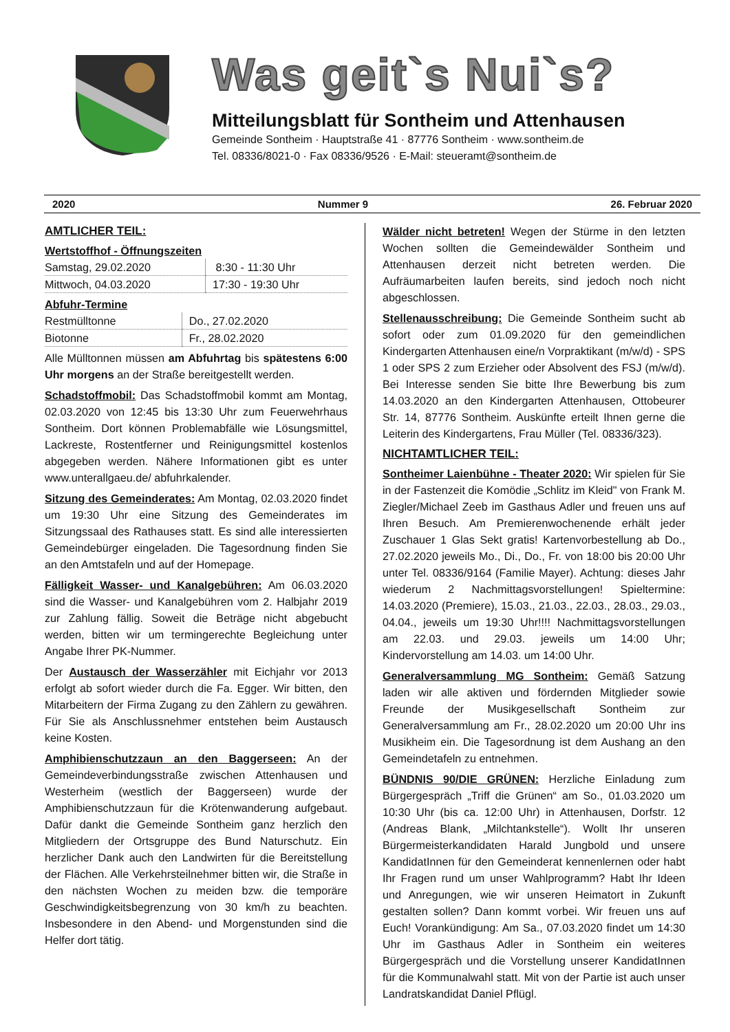Was geit`s Nui`s?
Mitteilungsblatt für Sontheim und Attenhausen
Gemeinde Sontheim · Hauptstraße 41 · 87776 Sontheim · www.sontheim.de
Tel. 08336/8021-0 · Fax 08336/9526 · E-Mail: steueramt@sontheim.de
2020 Nummer 9 26. Februar 2020
AMTLICHER TEIL:
Wertstoffhof - Öffnungszeiten
| Samstag, 29.02.2020 | 8:30 - 11:30 Uhr |
| Mittwoch, 04.03.2020 | 17:30 - 19:30 Uhr |
Abfuhr-Termine
| Restmülltonne | Do., 27.02.2020 |
| Biotonne | Fr., 28.02.2020 |
Alle Mülltonnen müssen am Abfuhrtag bis spätestens 6:00 Uhr morgens an der Straße bereitgestellt werden.
Schadstoffmobil: Das Schadstoffmobil kommt am Montag, 02.03.2020 von 12:45 bis 13:30 Uhr zum Feuerwehrhaus Sontheim. Dort können Problemabfälle wie Lösungsmittel, Lackreste, Rostentferner und Reinigungsmittel kostenlos abgegeben werden. Nähere Informationen gibt es unter www.unterallgaeu.de/ abfuhrkalender.
Sitzung des Gemeinderates: Am Montag, 02.03.2020 findet um 19:30 Uhr eine Sitzung des Gemeinderates im Sitzungssaal des Rathauses statt. Es sind alle interessierten Gemeindebürger eingeladen. Die Tagesordnung finden Sie an den Amtstafeln und auf der Homepage.
Fälligkeit Wasser- und Kanalgebühren: Am 06.03.2020 sind die Wasser- und Kanalgebühren vom 2. Halbjahr 2019 zur Zahlung fällig. Soweit die Beträge nicht abgebucht werden, bitten wir um termingerechte Begleichung unter Angabe Ihrer PK-Nummer.
Der Austausch der Wasserzähler mit Eichjahr vor 2013 erfolgt ab sofort wieder durch die Fa. Egger. Wir bitten, den Mitarbeitern der Firma Zugang zu den Zählern zu gewähren. Für Sie als Anschlussnehmer entstehen beim Austausch keine Kosten.
Amphibienschutzzaun an den Baggerseen: An der Gemeindeverbindungsstraße zwischen Attenhausen und Westerheim (westlich der Baggerseen) wurde der Amphibienschutzzaun für die Krötenwanderung aufgebaut. Dafür dankt die Gemeinde Sontheim ganz herzlich den Mitgliedern der Ortsgruppe des Bund Naturschutz. Ein herzlicher Dank auch den Landwirten für die Bereitstellung der Flächen. Alle Verkehrsteilnehmer bitten wir, die Straße in den nächsten Wochen zu meiden bzw. die temporäre Geschwindigkeitsbegrenzung von 30 km/h zu beachten. Insbesondere in den Abend- und Morgenstunden sind die Helfer dort tätig.
Wälder nicht betreten! Wegen der Stürme in den letzten Wochen sollten die Gemeindewälder Sontheim und Attenhausen derzeit nicht betreten werden. Die Aufräumarbeiten laufen bereits, sind jedoch noch nicht abgeschlossen.
Stellenausschreibung: Die Gemeinde Sontheim sucht ab sofort oder zum 01.09.2020 für den gemeindlichen Kindergarten Attenhausen eine/n Vorpraktikant (m/w/d) - SPS 1 oder SPS 2 zum Erzieher oder Absolvent des FSJ (m/w/d). Bei Interesse senden Sie bitte Ihre Bewerbung bis zum 14.03.2020 an den Kindergarten Attenhausen, Ottobeurer Str. 14, 87776 Sontheim. Auskünfte erteilt Ihnen gerne die Leiterin des Kindergartens, Frau Müller (Tel. 08336/323).
NICHTAMTLICHER TEIL:
Sontheimer Laienbühne - Theater 2020: Wir spielen für Sie in der Fastenzeit die Komödie „Schlitz im Kleid" von Frank M. Ziegler/Michael Zeeb im Gasthaus Adler und freuen uns auf Ihren Besuch. Am Premierenwochenende erhält jeder Zuschauer 1 Glas Sekt gratis! Kartenvorbestellung ab Do., 27.02.2020 jeweils Mo., Di., Do., Fr. von 18:00 bis 20:00 Uhr unter Tel. 08336/9164 (Familie Mayer). Achtung: dieses Jahr wiederum 2 Nachmittagsvorstellungen! Spieltermine: 14.03.2020 (Premiere), 15.03., 21.03., 22.03., 28.03., 29.03., 04.04., jeweils um 19:30 Uhr!!!! Nachmittagsvorstellungen am 22.03. und 29.03. jeweils um 14:00 Uhr; Kindervorstellung am 14.03. um 14:00 Uhr.
Generalversammlung MG Sontheim: Gemäß Satzung laden wir alle aktiven und fördernden Mitglieder sowie Freunde der Musikgesellschaft Sontheim zur Generalversammlung am Fr., 28.02.2020 um 20:00 Uhr ins Musikheim ein. Die Tagesordnung ist dem Aushang an den Gemeindetafeln zu entnehmen.
BÜNDNIS 90/DIE GRÜNEN: Herzliche Einladung zum Bürgergespräch „Triff die Grünen“ am So., 01.03.2020 um 10:30 Uhr (bis ca. 12:00 Uhr) in Attenhausen, Dorfstr. 12 (Andreas Blank, „Milchtankstelle“). Wollt Ihr unseren Bürgermeisterkandidaten Harald Jungbold und unsere KandidatInnen für den Gemeinderat kennenlernen oder habt Ihr Fragen rund um unser Wahlprogramm? Habt Ihr Ideen und Anregungen, wie wir unseren Heimatort in Zukunft gestalten sollen? Dann kommt vorbei. Wir freuen uns auf Euch! Vorankündigung: Am Sa., 07.03.2020 findet um 14:30 Uhr im Gasthaus Adler in Sontheim ein weiteres Bürgergespräch und die Vorstellung unserer KandidatInnen für die Kommunalwahl statt. Mit von der Partie ist auch unser Landratskandidat Daniel Pflügl.